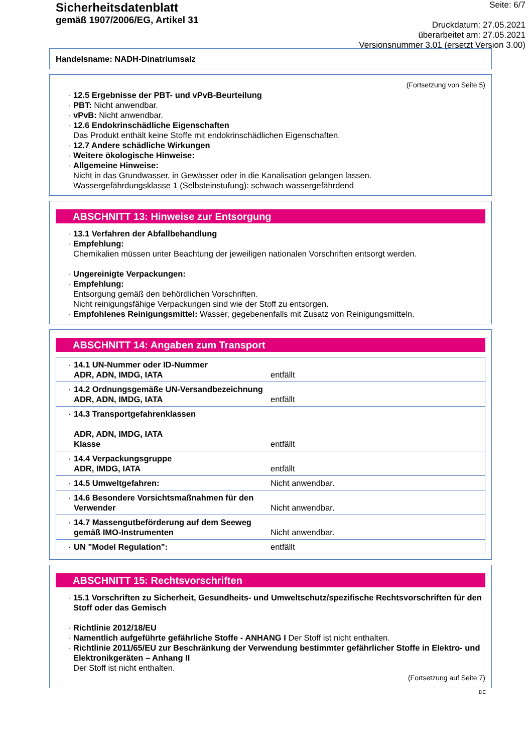Sicherheitsdatenblatt
gemäß 1907/2006/EG, Artikel 31
Seite: 6/7
Druckdatum: 27.05.2021
überarbeitet am: 27.05.2021
Versionsnummer 3.01 (ersetzt Version 3.00)
Handelsname: NADH-Dinatriumsalz
(Fortsetzung von Seite 5)
· 12.5 Ergebnisse der PBT- und vPvB-Beurteilung
· PBT: Nicht anwendbar.
· vPvB: Nicht anwendbar.
· 12.6 Endokrinschädliche Eigenschaften
Das Produkt enthält keine Stoffe mit endokrinschädlichen Eigenschaften.
· 12.7 Andere schädliche Wirkungen
· Weitere ökologische Hinweise:
· Allgemeine Hinweise:
Nicht in das Grundwasser, in Gewässer oder in die Kanalisation gelangen lassen.
Wassergefährdungsklasse 1 (Selbsteinstufung): schwach wassergefährdend
ABSCHNITT 13: Hinweise zur Entsorgung
· 13.1 Verfahren der Abfallbehandlung
· Empfehlung:
Chemikalien müssen unter Beachtung der jeweiligen nationalen Vorschriften entsorgt werden.
· Ungereinigte Verpackungen:
· Empfehlung:
Entsorgung gemäß den behördlichen Vorschriften.
Nicht reinigungsfähige Verpackungen sind wie der Stoff zu entsorgen.
· Empfohlenes Reinigungsmittel: Wasser, gegebenenfalls mit Zusatz von Reinigungsmitteln.
ABSCHNITT 14: Angaben zum Transport
| · 14.1 UN-Nummer oder ID-Nummer ADR, ADN, IMDG, IATA | entfällt |
| · 14.2 Ordnungsgemäße UN-Versandbezeichnung ADR, ADN, IMDG, IATA | entfällt |
| · 14.3 Transportgefahrenklassen ADR, ADN, IMDG, IATA Klasse | entfällt |
| · 14.4 Verpackungsgruppe ADR, IMDG, IATA | entfällt |
| · 14.5 Umweltgefahren: | Nicht anwendbar. |
| · 14.6 Besondere Vorsichtsmaßnahmen für den Verwender | Nicht anwendbar. |
| · 14.7 Massengutbeförderung auf dem Seeweg gemäß IMO-Instrumenten | Nicht anwendbar. |
| · UN "Model Regulation": | entfällt |
ABSCHNITT 15: Rechtsvorschriften
· 15.1 Vorschriften zu Sicherheit, Gesundheits- und Umweltschutz/spezifische Rechtsvorschriften für den Stoff oder das Gemisch
· Richtlinie 2012/18/EU
· Namentlich aufgeführte gefährliche Stoffe - ANHANG I Der Stoff ist nicht enthalten.
· Richtlinie 2011/65/EU zur Beschränkung der Verwendung bestimmter gefährlicher Stoffe in Elektro- und Elektronikgeräten – Anhang II
Der Stoff ist nicht enthalten.
(Fortsetzung auf Seite 7)
DE